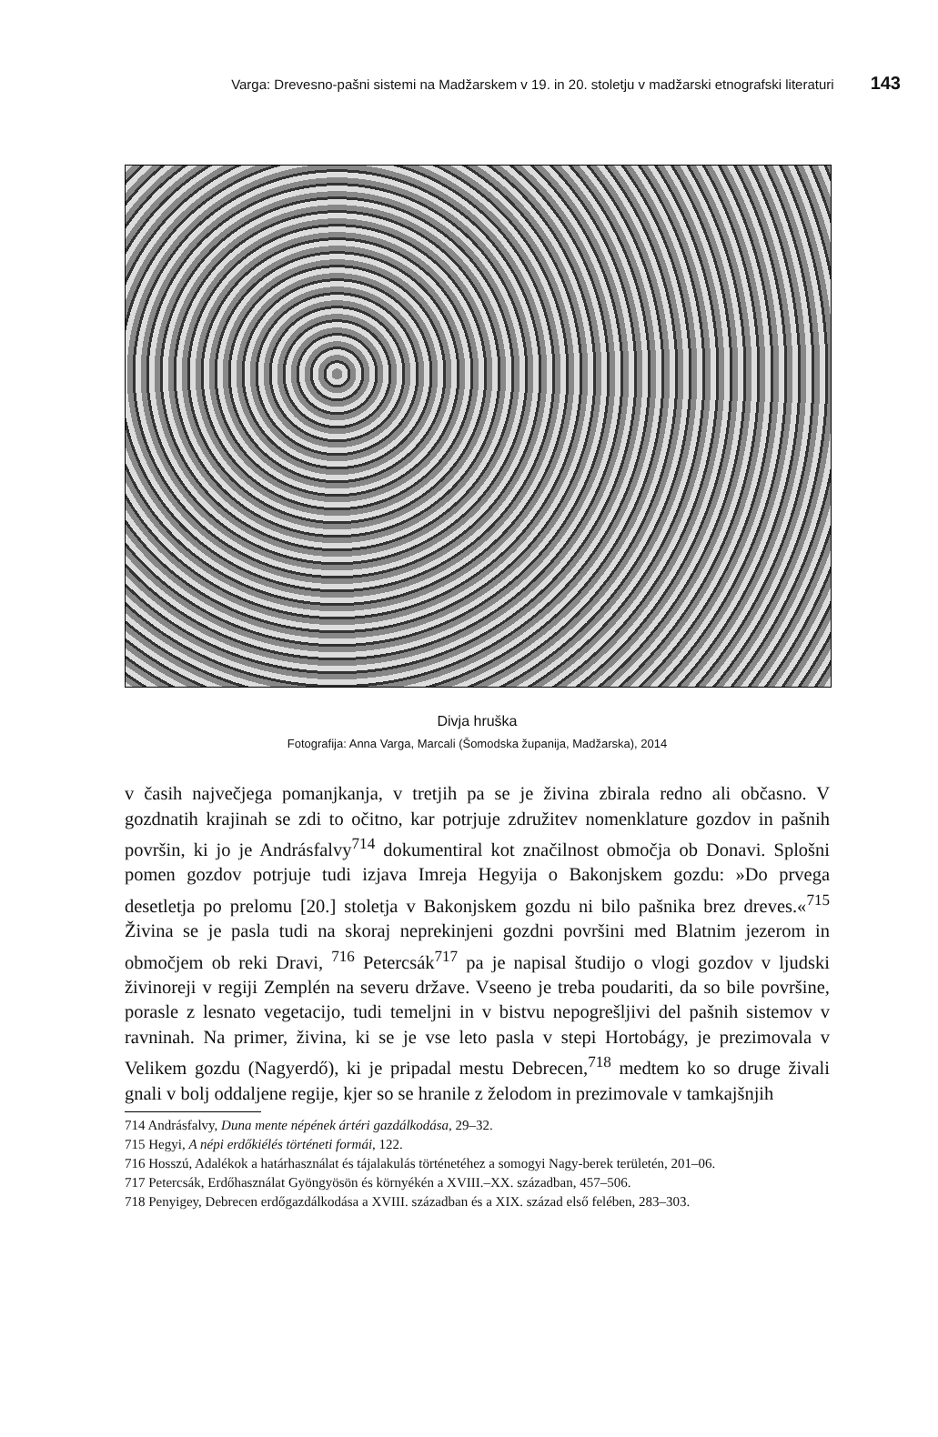Varga: Drevesno-pašni sistemi na Madžarskem v 19. in 20. stoletju v madžarski etnografski literaturi 143
Divja hruška
Fotografija: Anna Varga, Marcali (Šomodska županija, Madžarska), 2014
v časih največjega pomanjkanja, v tretjih pa se je živina zbirala redno ali občasno. V gozdnatih krajinah se zdi to očitno, kar potrjuje združitev nomenklature gozdov in pašnih površin, ki jo je Andrásfalvy<sup>714</sup> dokumentiral kot značilnost območja ob Donavi. Splošni pomen gozdov potrjuje tudi izjava Imreja Hegyija o Bakonjskem gozdu: »Do prvega desetletja po prelomu [20.] stoletja v Bakonjskem gozdu ni bilo pašnika brez dreves.«<sup>715</sup> Živina se je pasla tudi na skoraj neprekinjeni gozdni površini med Blatnim jezerom in območjem ob reki Dravi, <sup>716</sup> Petercsák<sup>717</sup> pa je napisal študijo o vlogi gozdov v ljudski živinoreji v regiji Zemplén na severu države. Vseeno je treba poudariti, da so bile površine, porasle z lesnato vegetacijo, tudi temeljni in v bistvu nepogrešljivi del pašnih sistemov v ravninah. Na primer, živina, ki se je vse leto pasla v stepi Hortobágy, je prezimovala v Velikem gozdu (Nagyerdő), ki je pripadal mestu Debrecen,<sup>718</sup> medtem ko so druge živali gnali v bolj oddaljene regije, kjer so se hranile z želodom in prezimovale v tamkajšnjih
714 Andrásfalvy, Duna mente népének ártéri gazdálkodása, 29–32.
715 Hegyi, A népi erdőkiélés történeti formái, 122.
716 Hosszú, Adalékok a határhasználat és tájalakulás történetéhez a somogyi Nagy-berek területén, 201–06.
717 Petercsák, Erdőhasználat Gyöngyösön és környékén a XVIII.–XX. században, 457–506.
718 Penyigey, Debrecen erdőgazdálkodása a XVIII. században és a XIX. század első felében, 283–303.